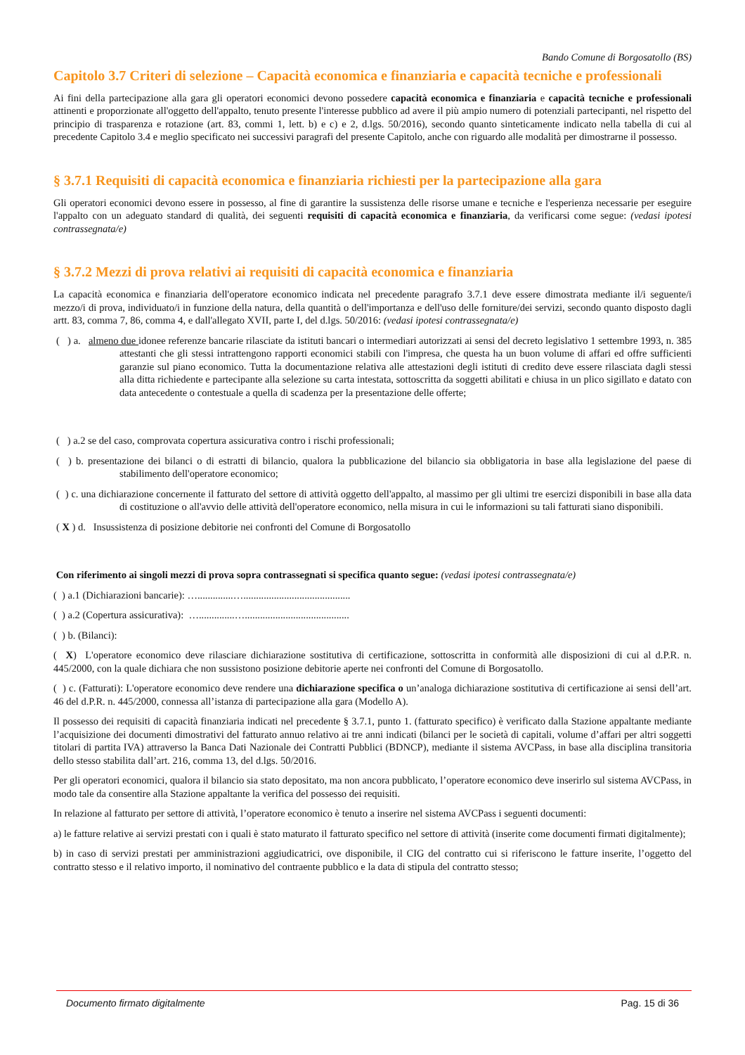Bando Comune di Borgosatollo (BS)
Capitolo 3.7 Criteri di selezione – Capacità economica e finanziaria e capacità tecniche e professionali
Ai fini della partecipazione alla gara gli operatori economici devono possedere capacità economica e finanziaria e capacità tecniche e professionali attinenti e proporzionate all'oggetto dell'appalto, tenuto presente l'interesse pubblico ad avere il più ampio numero di potenziali partecipanti, nel rispetto del principio di trasparenza e rotazione (art. 83, commi 1, lett. b) e c) e 2, d.lgs. 50/2016), secondo quanto sinteticamente indicato nella tabella di cui al precedente Capitolo 3.4 e meglio specificato nei successivi paragrafi del presente Capitolo, anche con riguardo alle modalità per dimostrarne il possesso.
§ 3.7.1 Requisiti di capacità economica e finanziaria richiesti per la partecipazione alla gara
Gli operatori economici devono essere in possesso, al fine di garantire la sussistenza delle risorse umane e tecniche e l'esperienza necessarie per eseguire l'appalto con un adeguato standard di qualità, dei seguenti requisiti di capacità economica e finanziaria, da verificarsi come segue: (vedasi ipotesi contrassegnata/e)
§ 3.7.2 Mezzi di prova relativi ai requisiti di capacità economica e finanziaria
La capacità economica e finanziaria dell'operatore economico indicata nel precedente paragrafo 3.7.1 deve essere dimostrata mediante il/i seguente/i mezzo/i di prova, individuato/i in funzione della natura, della quantità o dell'importanza e dell'uso delle forniture/dei servizi, secondo quanto disposto dagli artt. 83, comma 7, 86, comma 4, e dall'allegato XVII, parte I, del d.lgs. 50/2016: (vedasi ipotesi contrassegnata/e)
( ) a. almeno due idonee referenze bancarie rilasciate da istituti bancari o intermediari autorizzati ai sensi del decreto legislativo 1 settembre 1993, n. 385 attestanti che gli stessi intrattengono rapporti economici stabili con l'impresa, che questa ha un buon volume di affari ed offre sufficienti garanzie sul piano economico. Tutta la documentazione relativa alle attestazioni degli istituti di credito deve essere rilasciata dagli stessi alla ditta richiedente e partecipante alla selezione su carta intestata, sottoscritta da soggetti abilitati e chiusa in un plico sigillato e datato con data antecedente o contestuale a quella di scadenza per la presentazione delle offerte;
( ) a.2 se del caso, comprovata copertura assicurativa contro i rischi professionali;
( ) b. presentazione dei bilanci o di estratti di bilancio, qualora la pubblicazione del bilancio sia obbligatoria in base alla legislazione del paese di stabilimento dell'operatore economico;
( ) c. una dichiarazione concernente il fatturato del settore di attività oggetto dell'appalto, al massimo per gli ultimi tre esercizi disponibili in base alla data di costituzione o all'avvio delle attività dell'operatore economico, nella misura in cui le informazioni su tali fatturati siano disponibili.
( X ) d. Insussistenza di posizione debitorie nei confronti del Comune di Borgosatollo
Con riferimento ai singoli mezzi di prova sopra contrassegnati si specifica quanto segue: (vedasi ipotesi contrassegnata/e)
( ) a.1 (Dichiarazioni bancarie): …..............…..........................................
( ) a.2 (Copertura assicurativa): …..............….........................................
( ) b. (Bilanci):
( X) L'operatore economico deve rilasciare dichiarazione sostitutiva di certificazione, sottoscritta in conformità alle disposizioni di cui al d.P.R. n. 445/2000, con la quale dichiara che non sussistono posizione debitorie aperte nei confronti del Comune di Borgosatollo.
( ) c. (Fatturati): L'operatore economico deve rendere una dichiarazione specifica o un’analoga dichiarazione sostitutiva di certificazione ai sensi dell’art. 46 del d.P.R. n. 445/2000, connessa all’istanza di partecipazione alla gara (Modello A).
Il possesso dei requisiti di capacità finanziaria indicati nel precedente § 3.7.1, punto 1. (fatturato specifico) è verificato dalla Stazione appaltante mediante l’acquisizione dei documenti dimostrativi del fatturato annuo relativo ai tre anni indicati (bilanci per le società di capitali, volume d’affari per altri soggetti titolari di partita IVA) attraverso la Banca Dati Nazionale dei Contratti Pubblici (BDNCP), mediante il sistema AVCPass, in base alla disciplina transitoria dello stesso stabilita dall’art. 216, comma 13, del d.lgs. 50/2016.
Per gli operatori economici, qualora il bilancio sia stato depositato, ma non ancora pubblicato, l’operatore economico deve inserirlo sul sistema AVCPass, in modo tale da consentire alla Stazione appaltante la verifica del possesso dei requisiti.
In relazione al fatturato per settore di attività, l’operatore economico è tenuto a inserire nel sistema AVCPass i seguenti documenti:
a) le fatture relative ai servizi prestati con i quali è stato maturato il fatturato specifico nel settore di attività (inserite come documenti firmati digitalmente);
b) in caso di servizi prestati per amministrazioni aggiudicatrici, ove disponibile, il CIG del contratto cui si riferiscono le fatture inserite, l’oggetto del contratto stesso e il relativo importo, il nominativo del contraente pubblico e la data di stipula del contratto stesso;
Documento firmato digitalmente Pag. 15 di 36